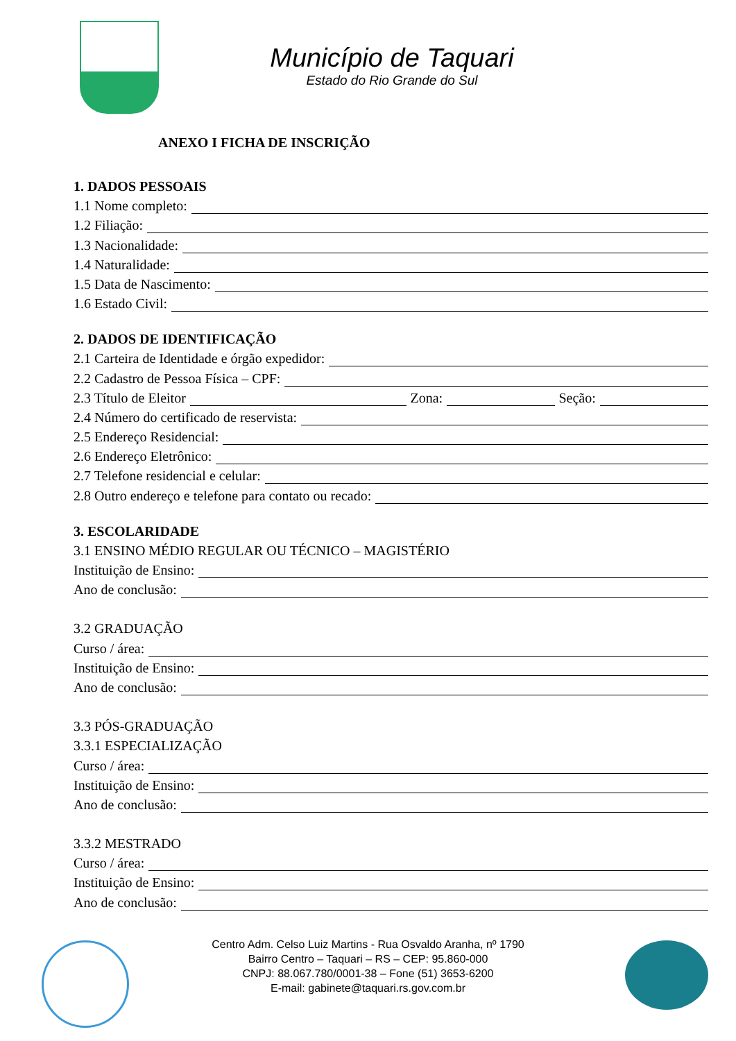Município de Taquari
Estado do Rio Grande do Sul
ANEXO I FICHA DE INSCRIÇÃO
1. DADOS PESSOAIS
1.1 Nome completo:
1.2 Filiação:
1.3 Nacionalidade:
1.4 Naturalidade:
1.5 Data de Nascimento:
1.6 Estado Civil:
2. DADOS DE IDENTIFICAÇÃO
2.1 Carteira de Identidade e órgão expedidor:
2.2 Cadastro de Pessoa Física – CPF:
2.3 Título de Eleitor
Zona:
Seção:
2.4 Número do certificado de reservista:
2.5 Endereço Residencial:
2.6 Endereço Eletrônico:
2.7 Telefone residencial e celular:
2.8 Outro endereço e telefone para contato ou recado:
3. ESCOLARIDADE
3.1 ENSINO MÉDIO REGULAR OU TÉCNICO – MAGISTÉRIO
Instituição de Ensino:
Ano de conclusão:
3.2 GRADUAÇÃO
Curso / área:
Instituição de Ensino:
Ano de conclusão:
3.3 PÓS-GRADUAÇÃO
3.3.1 ESPECIALIZAÇÃO
Curso / área:
Instituição de Ensino:
Ano de conclusão:
3.3.2 MESTRADO
Curso / área:
Instituição de Ensino:
Ano de conclusão:
Centro Adm. Celso Luiz Martins - Rua Osvaldo Aranha, nº 1790
Bairro Centro – Taquari – RS – CEP: 95.860-000
CNPJ: 88.067.780/0001-38 – Fone (51) 3653-6200
E-mail: gabinete@taquari.rs.gov.com.br